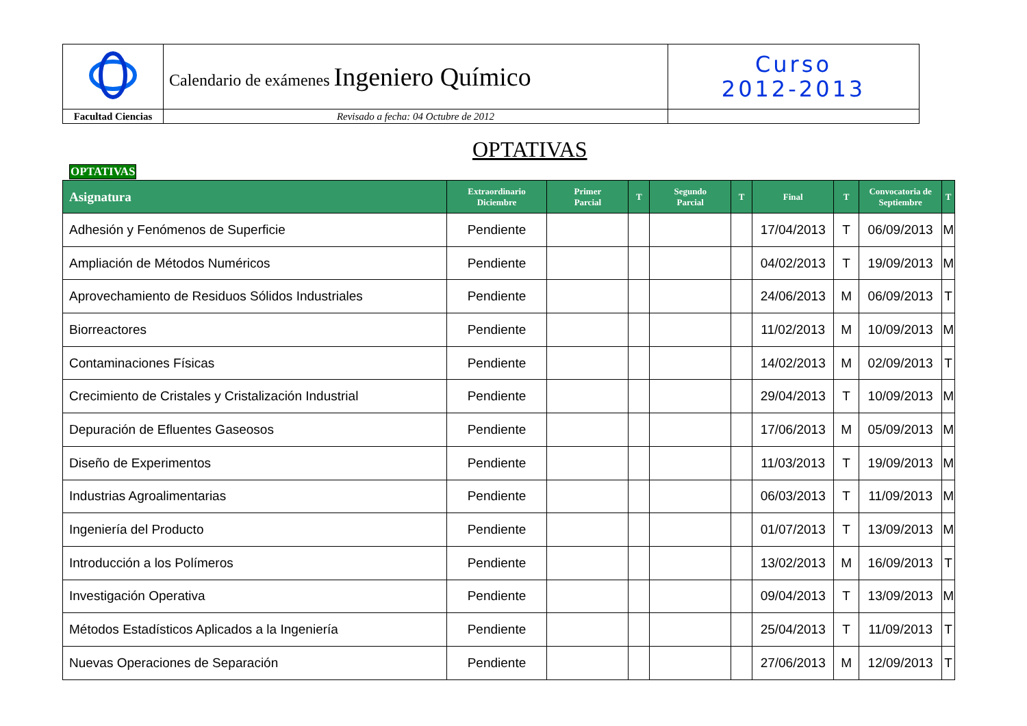| | Calendario de exámenes Ingeniero Químico | Curso 2012-2013 |
| Facultad Ciencias | Revisado a fecha: 04 Octubre de 2012 | |
OPTATIVAS
OPTATIVAS
| Asignatura | Extraordinario Diciembre | Primer Parcial | T | Segundo Parcial | T | Final | T | Convocatoria de Septiembre | T |
| --- | --- | --- | --- | --- | --- | --- | --- | --- | --- |
| Adhesión y Fenómenos de Superficie | Pendiente | | | | | 17/04/2013 | T | 06/09/2013 | M |
| Ampliación de Métodos Numéricos | Pendiente | | | | | 04/02/2013 | T | 19/09/2013 | M |
| Aprovechamiento de Residuos Sólidos Industriales | Pendiente | | | | | 24/06/2013 | M | 06/09/2013 | T |
| Biorreactores | Pendiente | | | | | 11/02/2013 | M | 10/09/2013 | M |
| Contaminaciones Físicas | Pendiente | | | | | 14/02/2013 | M | 02/09/2013 | T |
| Crecimiento de Cristales y Cristalización Industrial | Pendiente | | | | | 29/04/2013 | T | 10/09/2013 | M |
| Depuración de Efluentes Gaseosos | Pendiente | | | | | 17/06/2013 | M | 05/09/2013 | M |
| Diseño de Experimentos | Pendiente | | | | | 11/03/2013 | T | 19/09/2013 | M |
| Industrias Agroalimentarias | Pendiente | | | | | 06/03/2013 | T | 11/09/2013 | M |
| Ingeniería del Producto | Pendiente | | | | | 01/07/2013 | T | 13/09/2013 | M |
| Introducción a los Polímeros | Pendiente | | | | | 13/02/2013 | M | 16/09/2013 | T |
| Investigación Operativa | Pendiente | | | | | 09/04/2013 | T | 13/09/2013 | M |
| Métodos Estadísticos Aplicados a la Ingeniería | Pendiente | | | | | 25/04/2013 | T | 11/09/2013 | T |
| Nuevas Operaciones de Separación | Pendiente | | | | | 27/06/2013 | M | 12/09/2013 | T |